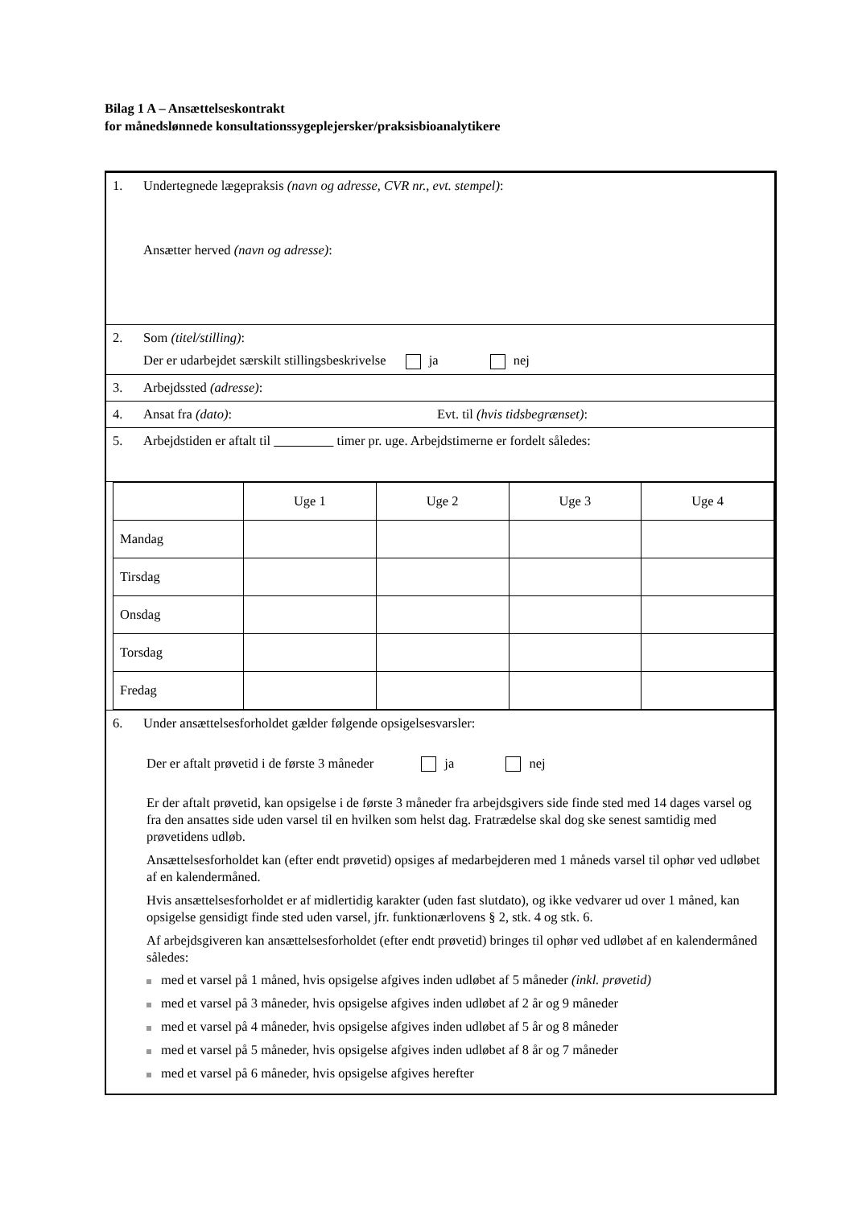Bilag 1 A – Ansættelseskontrakt
for månedslønnede konsultationssygeplejersker/praksisbioanalytikere
1. Undertegnede lægepraksis (navn og adresse, CVR nr., evt. stempel):
Ansætter herved (navn og adresse):
2. Som (titel/stilling):
Der er udarbejdet særskilt stillingsbeskrivelse ja nej
3. Arbejdssted (adresse):
4. Ansat fra (dato): Evt. til (hvis tidsbegrænset):
5. Arbejdstiden er aftalt til timer pr. uge. Arbejdstimerne er fordelt således:
| | Uge 1 | Uge 2 | Uge 3 | Uge 4 |
| Mandag | | | | |
| Tirsdag | | | | |
| Onsdag | | | | |
| Torsdag | | | | |
| Fredag | | | | |
6. Under ansættelsesforholdet gælder følgende opsigelsesvarsler:
Der er aftalt prøvetid i de første 3 måneder ja nej
Er der aftalt prøvetid, kan opsigelse i de første 3 måneder fra arbejdsgivers side finde sted med 14 dages varsel og fra den ansattes side uden varsel til en hvilken som helst dag. Fratrædelse skal dog ske senest samtidig med prøvetidens udløb.
Ansættelsesforholdet kan (efter endt prøvetid) opsiges af medarbejderen med 1 måneds varsel til ophør ved udløbet af en kalendermåned.
Hvis ansættelsesforholdet er af midlertidig karakter (uden fast slutdato), og ikke vedvarer ud over 1 måned, kan opsigelse gensidigt finde sted uden varsel, jfr. funktionærlovens § 2, stk. 4 og stk. 6.
Af arbejdsgiveren kan ansættelsesforholdet (efter endt prøvetid) bringes til ophør ved udløbet af en kalendermåned således:
med et varsel på 1 måned, hvis opsigelse afgives inden udløbet af 5 måneder (inkl. prøvetid)
med et varsel på 3 måneder, hvis opsigelse afgives inden udløbet af 2 år og 9 måneder
med et varsel på 4 måneder, hvis opsigelse afgives inden udløbet af 5 år og 8 måneder
med et varsel på 5 måneder, hvis opsigelse afgives inden udløbet af 8 år og 7 måneder
med et varsel på 6 måneder, hvis opsigelse afgives herefter